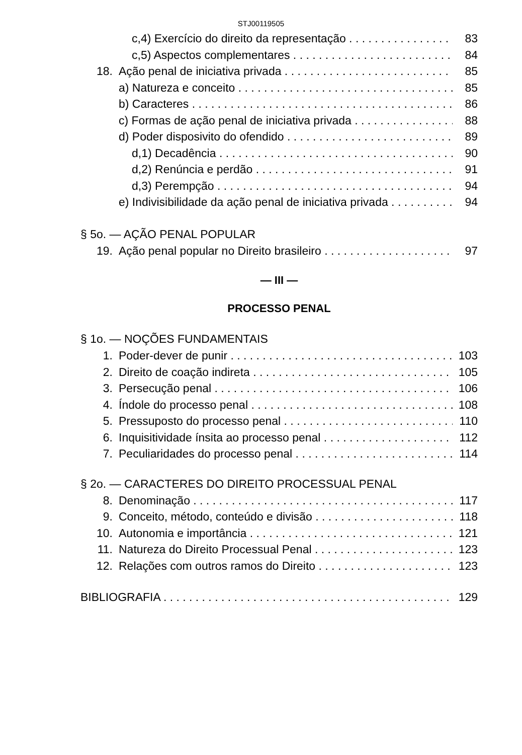STJ00119505
c,4) Exercício do direito da representação 83
c,5) Aspectos complementares 84
18. Ação penal de iniciativa privada 85
a) Natureza e conceito 85
b) Caracteres 86
c) Formas de ação penal de iniciativa privada 88
d) Poder disposivito do ofendido 89
d,1) Decadência 90
d,2) Renúncia e perdão 91
d,3) Perempção 94
e) Indivisibilidade da ação penal de iniciativa privada 94
§ 5o. — AÇÃO PENAL POPULAR
19. Ação penal popular no Direito brasileiro 97
— III —
PROCESSO PENAL
§ 1o. — NOÇÕES FUNDAMENTAIS
1. Poder-dever de punir 103
2. Direito de coação indireta 105
3. Persecução penal 106
4. Índole do processo penal 108
5. Pressuposto do processo penal 110
6. Inquisitividade ínsita ao processo penal 112
7. Peculiaridades do processo penal 114
§ 2o. — CARACTERES DO DIREITO PROCESSUAL PENAL
8. Denominação 117
9. Conceito, método, conteúdo e divisão 118
10. Autonomia e importância 121
11. Natureza do Direito Processual Penal 123
12. Relações com outros ramos do Direito 123
BIBLIOGRAFIA 129